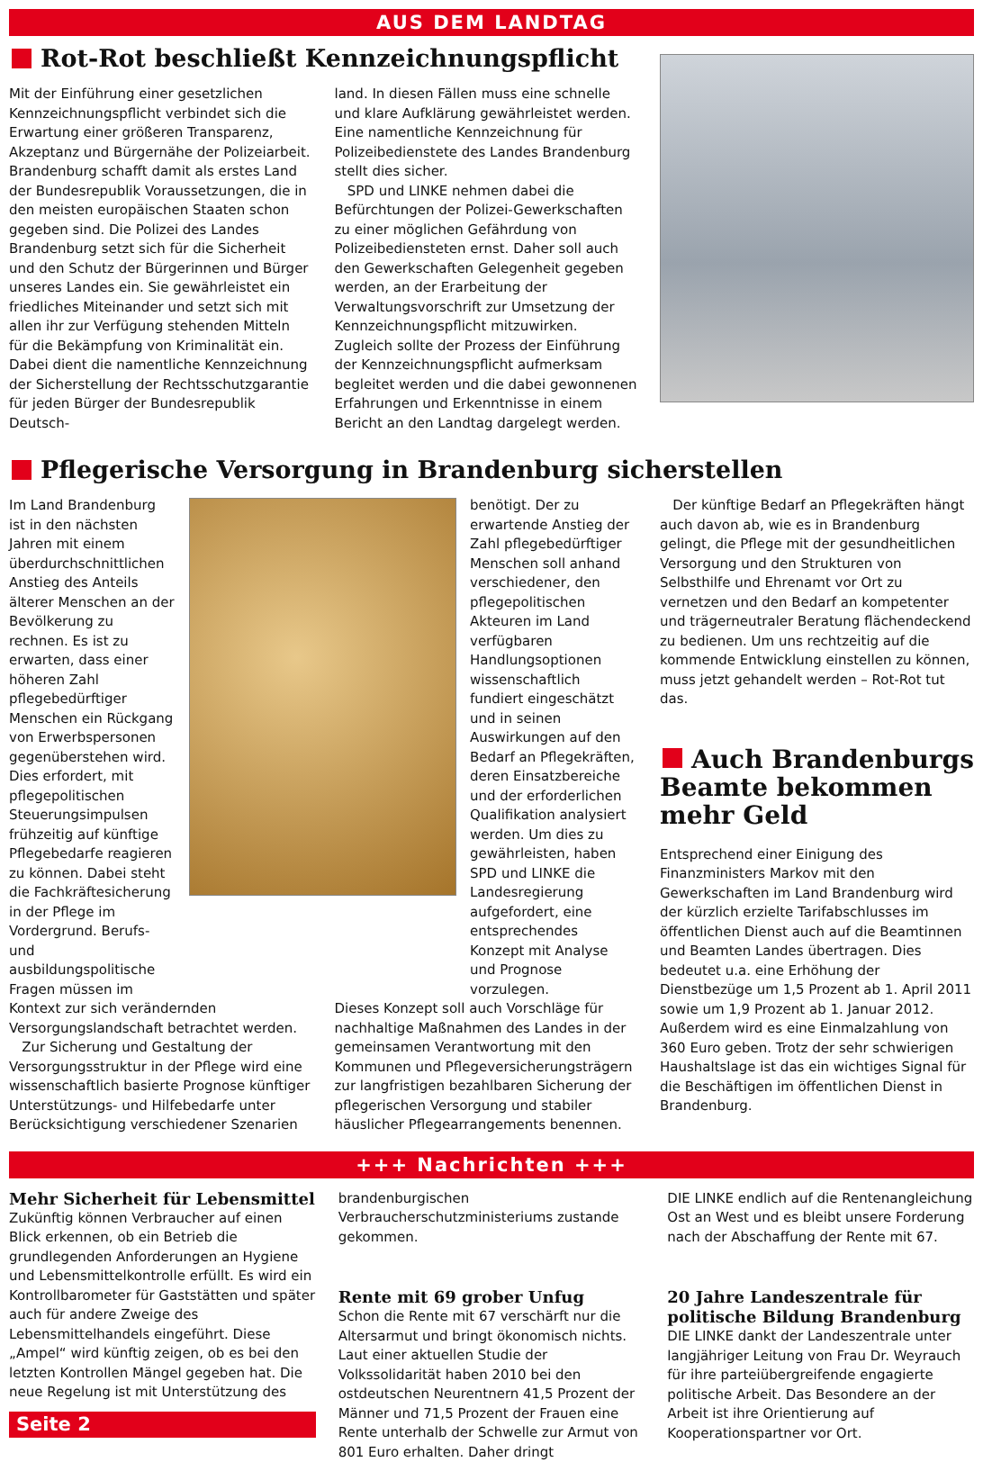AUS DEM LANDTAG
Rot-Rot beschließt Kennzeichnungspflicht
Mit der Einführung einer gesetzlichen Kennzeichnungspflicht verbindet sich die Erwartung einer größeren Transparenz, Akzeptanz und Bürgernähe der Polizeiarbeit. Brandenburg schafft damit als erstes Land der Bundesrepublik Voraussetzungen, die in den meisten europäischen Staaten schon gegeben sind. Die Polizei des Landes Brandenburg setzt sich für die Sicherheit und den Schutz der Bürgerinnen und Bürger unseres Landes ein. Sie gewährleistet ein friedliches Miteinander und setzt sich mit allen ihr zur Verfügung stehenden Mitteln für die Bekämpfung von Kriminalität ein. Dabei dient die namentliche Kennzeichnung der Sicherstellung der Rechtsschutzgarantie für jeden Bürger der Bundesrepublik Deutsch-
land. In diesen Fällen muss eine schnelle und klare Aufklärung gewährleistet werden. Eine namentliche Kennzeichnung für Polizeibedienstete des Landes Brandenburg stellt dies sicher.
SPD und LINKE nehmen dabei die Befürchtungen der Polizei-Gewerkschaften zu einer möglichen Gefährdung von Polizeibediensteten ernst. Daher soll auch den Gewerkschaften Gelegenheit gegeben werden, an der Erarbeitung der Verwaltungsvorschrift zur Umsetzung der Kennzeichnungspflicht mitzuwirken. Zugleich sollte der Prozess der Einführung der Kennzeichnungspflicht aufmerksam begleitet werden und die dabei gewonnenen Erfahrungen und Erkenntnisse in einem Bericht an den Landtag dargelegt werden.
Pflegerische Versorgung in Brandenburg sicherstellen
Im Land Brandenburg ist in den nächsten Jahren mit einem überdurchschnittlichen Anstieg des Anteils älterer Menschen an der Bevölkerung zu rechnen. Es ist zu erwarten, dass einer höheren Zahl pflegebedürftiger Menschen ein Rückgang von Erwerbspersonen gegenüberstehen wird. Dies erfordert, mit pflegepolitischen Steuerungsimpulsen frühzeitig auf künftige Pflegebedarfe reagieren zu können. Dabei steht die Fachkräftesicherung in der Pflege im Vordergrund. Berufs- und ausbildungspolitische Fragen müssen im
benötigt. Der zu erwartende Anstieg der Zahl pflegebedürftiger Menschen soll anhand verschiedener, den pflegepolitischen Akteuren im Land verfügbaren Handlungsoptionen wissenschaftlich fundiert eingeschätzt und in seinen Auswirkungen auf den Bedarf an Pflegekräften, deren Einsatzbereiche und der erforderlichen Qualifikation analysiert werden. Um dies zu gewährleisten, haben SPD und LINKE die Landesregierung aufgefordert, eine entsprechendes Konzept mit Analyse und Prognose vorzulegen.
Kontext zur sich verändernden Versorgungslandschaft betrachtet werden.
Zur Sicherung und Gestaltung der Versorgungsstruktur in der Pflege wird eine wissenschaftlich basierte Prognose künftiger Unterstützungs- und Hilfebedarfe unter Berücksichtigung verschiedener Szenarien
Dieses Konzept soll auch Vorschläge für nachhaltige Maßnahmen des Landes in der gemeinsamen Verantwortung mit den Kommunen und Pflegeversicherungsträgern zur langfristigen bezahlbaren Sicherung der pflegerischen Versorgung und stabiler häuslicher Pflegearrangements benennen.
Der künftige Bedarf an Pflegekräften hängt auch davon ab, wie es in Brandenburg gelingt, die Pflege mit der gesundheitlichen Versorgung und den Strukturen von Selbsthilfe und Ehrenamt vor Ort zu vernetzen und den Bedarf an kompetenter und trägerneutraler Beratung flächendeckend zu bedienen. Um uns rechtzeitig auf die kommende Entwicklung einstellen zu können, muss jetzt gehandelt werden – Rot-Rot tut das.
Auch Brandenburgs Beamte bekommen mehr Geld
Entsprechend einer Einigung des Finanzministers Markov mit den Gewerkschaften im Land Brandenburg wird der kürzlich erzielte Tarifabschlusses im öffentlichen Dienst auch auf die Beamtinnen und Beamten Landes übertragen. Dies bedeutet u.a. eine Erhöhung der Dienstbezüge um 1,5 Prozent ab 1. April 2011 sowie um 1,9 Prozent ab 1. Januar 2012. Außerdem wird es eine Einmalzahlung von 360 Euro geben. Trotz der sehr schwierigen Haushaltslage ist das ein wichtiges Signal für die Beschäftigen im öffentlichen Dienst in Brandenburg.
+++ Nachrichten +++
Mehr Sicherheit für Lebensmittel
Zukünftig können Verbraucher auf einen Blick erkennen, ob ein Betrieb die grundlegenden Anforderungen an Hygiene und Lebensmittelkontrolle erfüllt. Es wird ein Kontrollbarometer für Gaststätten und später auch für andere Zweige des Lebensmittelhandels eingeführt. Diese „Ampel“ wird künftig zeigen, ob es bei den letzten Kontrollen Mängel gegeben hat. Die neue Regelung ist mit Unterstützung des
Seite 2
brandenburgischen Verbraucherschutzministeriums zustande gekommen.
Rente mit 69 grober Unfug
Schon die Rente mit 67 verschärft nur die Altersarmut und bringt ökonomisch nichts. Laut einer aktuellen Studie der Volkssolidarität haben 2010 bei den ostdeutschen Neurentnern 41,5 Prozent der Männer und 71,5 Prozent der Frauen eine Rente unterhalb der Schwelle zur Armut von 801 Euro erhalten. Daher dringt
DIE LINKE endlich auf die Rentenangleichung Ost an West und es bleibt unsere Forderung nach der Abschaffung der Rente mit 67.
20 Jahre Landeszentrale für politische Bildung Brandenburg
DIE LINKE dankt der Landeszentrale unter langjähriger Leitung von Frau Dr. Weyrauch für ihre parteiübergreifende engagierte politische Arbeit. Das Besondere an der Arbeit ist ihre Orientierung auf Kooperationspartner vor Ort.